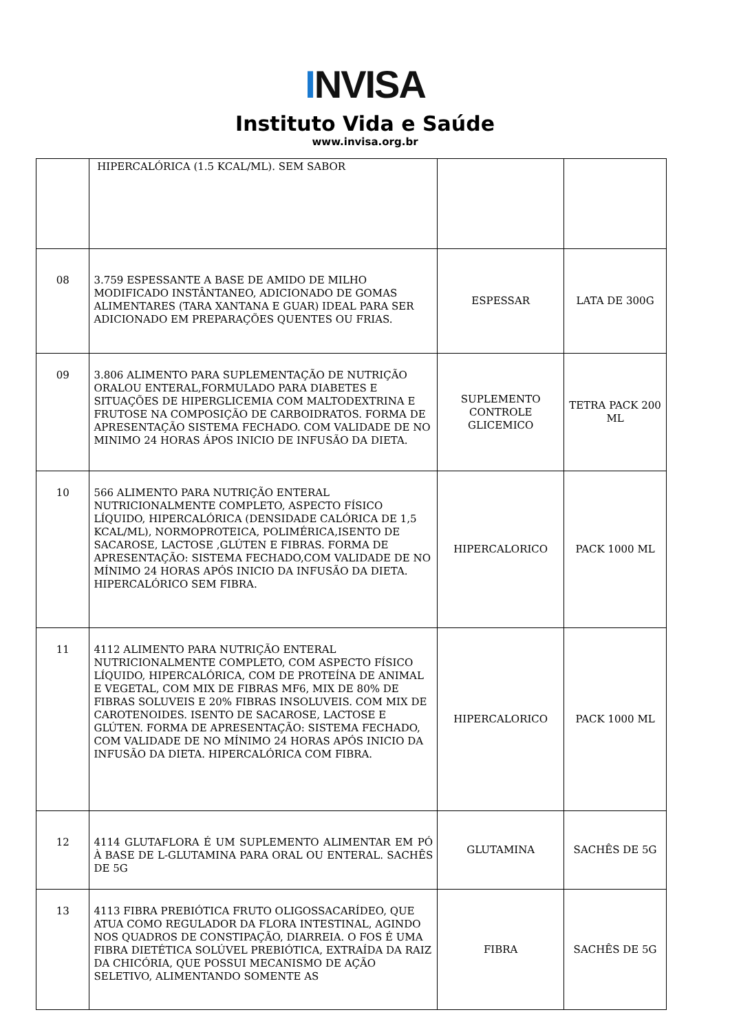INVISA
Instituto Vida e Saúde
www.invisa.org.br
| | HIPERCALÓRICA (1.5 KCAL/ML). SEM SABOR | | |
| 08 | 3.759 ESPESSANTE A BASE DE AMIDO DE MILHO MODIFICADO INSTÂNTANEO, ADICIONADO DE GOMAS ALIMENTARES (TARA XANTANA E GUAR) IDEAL PARA SER ADICIONADO EM PREPARAÇÕES QUENTES OU FRIAS. | ESPESSAR | LATA DE 300G |
| 09 | 3.806 ALIMENTO PARA SUPLEMENTAÇÃO DE NUTRIÇÃO ORALOU ENTERAL,FORMULADO PARA DIABETES E SITUAÇÕES DE HIPERGLICEMIA COM MALTODEXTRINA E FRUTOSE NA COMPOSIÇÃO DE CARBOIDRATOS. FORMA DE APRESENTAÇÃO SISTEMA FECHADO. COM VALIDADE DE NO MINIMO 24 HORAS ÁPOS INICIO DE INFUSÃO DA DIETA. | SUPLEMENTO CONTROLE GLICEMICO | TETRA PACK 200 ML |
| 10 | 566 ALIMENTO PARA NUTRIÇÃO ENTERAL NUTRICIONALMENTE COMPLETO, ASPECTO FÍSICO LÍQUIDO, HIPERCALÓRICA (DENSIDADE CALÓRICA DE 1,5 KCAL/ML), NORMOPROTEICA, POLIMÉRICA,ISENTO DE SACAROSE, LACTOSE ,GLÚTEN E FIBRAS. FORMA DE APRESENTAÇÃO: SISTEMA FECHADO,COM VALIDADE DE NO MÍNIMO 24 HORAS APÓS INICIO DA INFUSÃO DA DIETA. HIPERCALÓRICO SEM FIBRA. | HIPERCALORICO | PACK 1000 ML |
| 11 | 4112 ALIMENTO PARA NUTRIÇÃO ENTERAL NUTRICIONALMENTE COMPLETO, COM ASPECTO FÍSICO LÍQUIDO, HIPERCALÓRICA, COM DE PROTEÍNA DE ANIMAL E VEGETAL, COM MIX DE FIBRAS MF6, MIX DE 80% DE FIBRAS SOLUVEIS E 20% FIBRAS INSOLUVEIS. COM MIX DE CAROTENOIDES. ISENTO DE SACAROSE, LACTOSE E GLÚTEN. FORMA DE APRESENTAÇÃO: SISTEMA FECHADO, COM VALIDADE DE NO MÍNIMO 24 HORAS APÓS INICIO DA INFUSÃO DA DIETA. HIPERCALÓRICA COM FIBRA. | HIPERCALORICO | PACK 1000 ML |
| 12 | 4114 GLUTAFLORA É UM SUPLEMENTO ALIMENTAR EM PÓ À BASE DE L-GLUTAMINA PARA ORAL OU ENTERAL. SACHÊS DE 5G | GLUTAMINA | SACHÊS DE 5G |
| 13 | 4113 FIBRA PREBIÓTICA FRUTO OLIGOSSACARÍDEO, QUE ATUA COMO REGULADOR DA FLORA INTESTINAL, AGINDO NOS QUADROS DE CONSTIPAÇÃO, DIARREIA. O FOS É UMA FIBRA DIETÉTICA SOLÚVEL PREBIÓTICA, EXTRAÍDA DA RAIZ DA CHICÓRIA, QUE POSSUI MECANISMO DE AÇÃO SELETIVO, ALIMENTANDO SOMENTE AS | FIBRA | SACHÊS DE 5G |